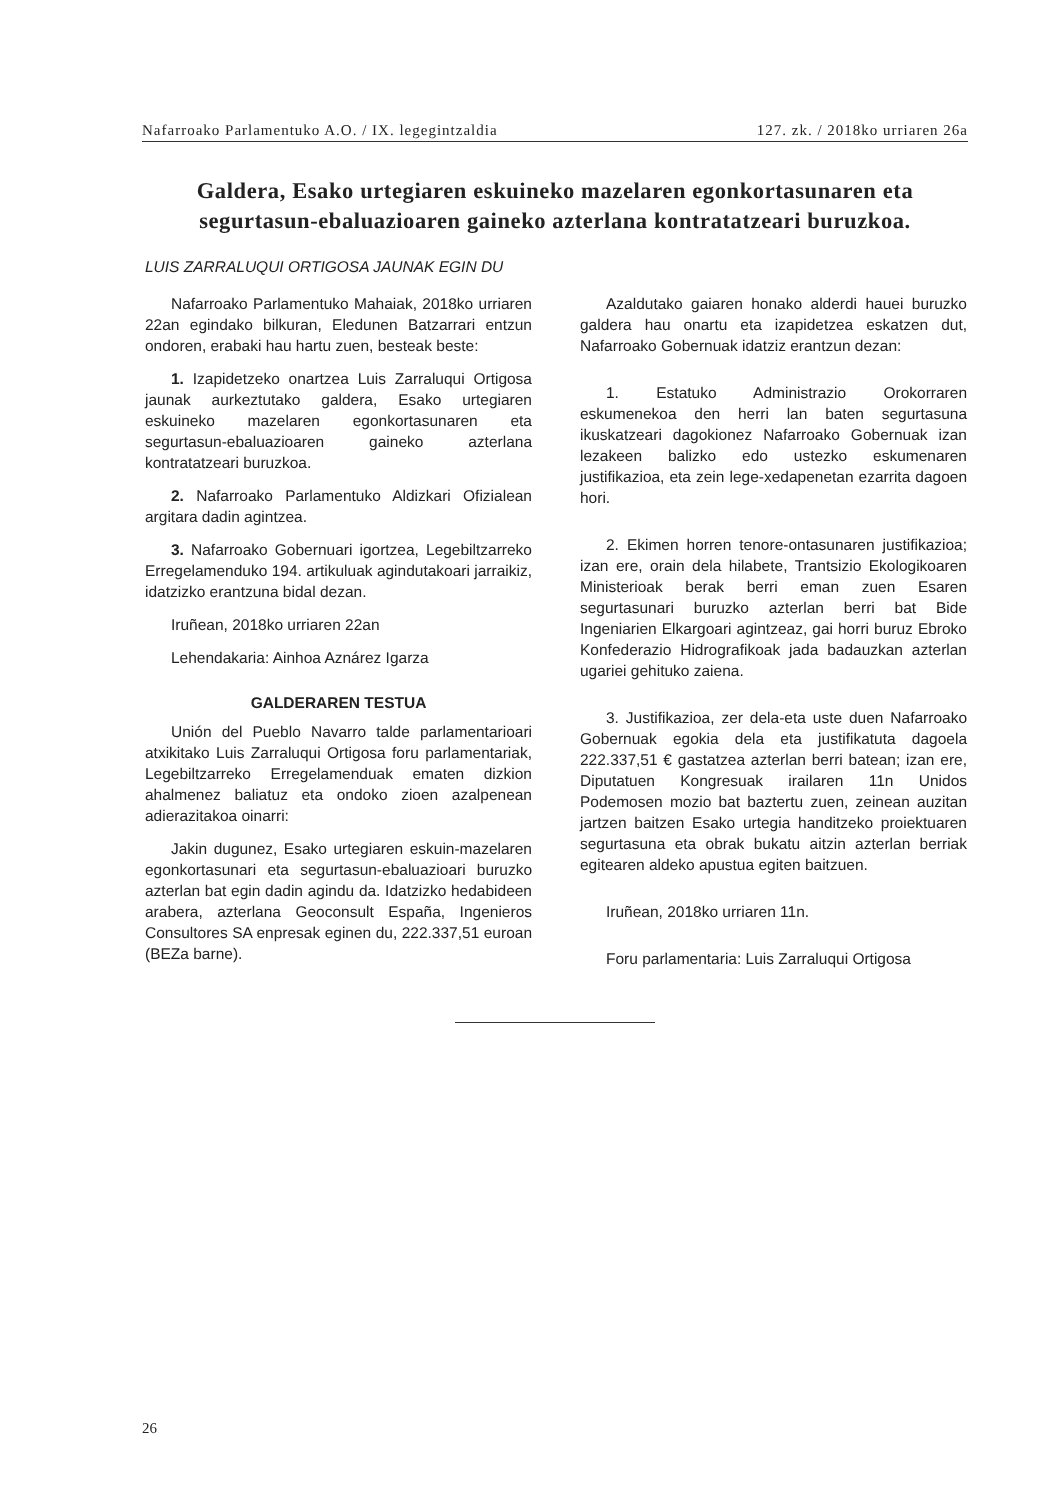Nafarroako Parlamentuko A.O. / IX. legegintzaldia 127. zk. / 2018ko urriaren 26a
Galdera, Esako urtegiaren eskuineko mazelaren egonkortasunaren eta segurtasun-ebaluazioaren gaineko azterlana kontratatzeari buruzkoa.
LUIS ZARRALUQUI ORTIGOSA JAUNAK EGIN DU
Nafarroako Parlamentuko Mahaiak, 2018ko urriaren 22an egindako bilkuran, Eledunen Batzarrari entzun ondoren, erabaki hau hartu zuen, besteak beste:
1. Izapidetzeko onartzea Luis Zarraluqui Ortigosa jaunak aurkeztutako galdera, Esako urtegiaren eskuineko mazelaren egonkortasunaren eta segurtasun-ebaluazioaren gaineko azterlana kontratatzeari buruzkoa.
2. Nafarroako Parlamentuko Aldizkari Ofizialean argitara dadin agintzea.
3. Nafarroako Gobernuari igortzea, Legebiltzarreko Erregelamenduko 194. artikuluak agindutakoari jarraikiz, idatzizko erantzuna bidal dezan.
Iruñean, 2018ko urriaren 22an
Lehendakaria: Ainhoa Aznárez Igarza
GALDERAREN TESTUA
Unión del Pueblo Navarro talde parlamentarioari atxikitako Luis Zarraluqui Ortigosa foru parlamentariak, Legebiltzarreko Erregelamenduak ematen dizkion ahalmenez baliatuz eta ondoko zioen azalpenean adierazitakoa oinarri:
Jakin dugunez, Esako urtegiaren eskuin-mazelaren egonkortasunari eta segurtasun-ebaluazioari buruzko azterlan bat egin dadin agindu da. Idatzizko hedabideen arabera, azterlana Geoconsult España, Ingenieros Consultores SA enpresak eginen du, 222.337,51 euroan (BEZa barne).
Azaldutako gaiaren honako alderdi hauei buruzko galdera hau onartu eta izapidetzea eskatzen dut, Nafarroako Gobernuak idatziz erantzun dezan:
1. Estatuko Administrazio Orokorraren eskumenekoa den herri lan baten segurtasuna ikuskatzeari dagokionez Nafarroako Gobernuak izan lezakeen balizko edo ustezko eskumenaren justifikazioa, eta zein lege-xedapenetan ezarrita dagoen hori.
2. Ekimen horren tenore-ontasunaren justifikazioa; izan ere, orain dela hilabete, Trantsizio Ekologikoaren Ministerioak berak berri eman zuen Esaren segurtasunari buruzko azterlan berri bat Bide Ingeniarien Elkargoari agintzeaz, gai horri buruz Ebroko Konfederazio Hidrografikoak jada badauzkan azterlan ugariei gehituko zaiena.
3. Justifikazioa, zer dela-eta uste duen Nafarroako Gobernuak egokia dela eta justifikatuta dagoela 222.337,51 € gastatzea azterlan berri batean; izan ere, Diputatuen Kongresuak irailaren 11n Unidos Podemosen mozio bat baztertu zuen, zeinean auzitan jartzen baitzen Esako urtegia handitzeko proiektuaren segurtasuna eta obrak bukatu aitzin azterlan berriak egitearen aldeko apustua egiten baitzuen.
Iruñean, 2018ko urriaren 11n.
Foru parlamentaria: Luis Zarraluqui Ortigosa
26